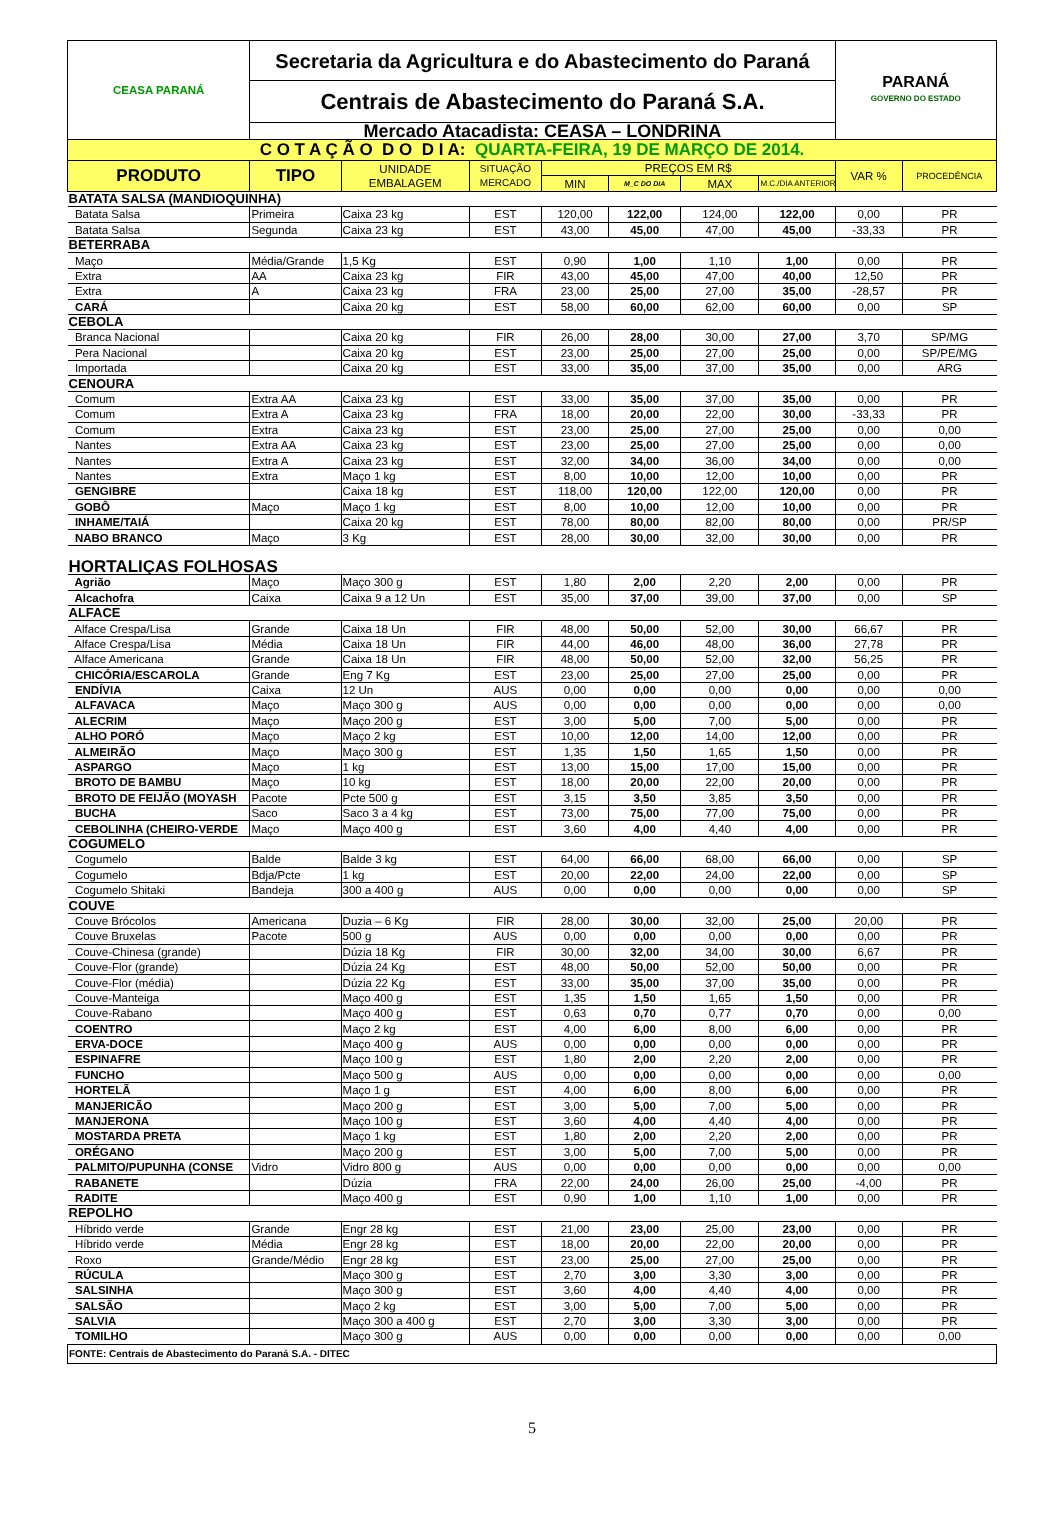| CEASA PARANÁ | Secretaria da Agricultura e do Abastecimento do Paraná | | | | | | | PARANÁ GOVERNO DO ESTADO | |
| | Centrais de Abastecimento do Paraná S.A. | | | | | | | | |
| | Mercado Atacadista: CEASA – LONDRINA | | | | | | | | |
| C O T A Ç Ã O D O D I A: QUARTA-FEIRA, 19 DE MARÇO DE 2014. | | | | | | | | | |
| PRODUTO | TIPO | UNIDADE EMBALAGEM | SITUAÇÃO MERCADO | PREÇOS EM R$ | | | | VAR % | PROCEDÊNCIA |
| | | | | MIN | M_C DO DIA | MAX | M.C./DIA ANTERIOR | | |
| BATATA SALSA (MANDIOQUINHA) | | | | | | | | | |
| Batata Salsa | Primeira | Caixa 23 kg | EST | 120,00 | 122,00 | 124,00 | 122,00 | 0,00 | PR |
| Batata Salsa | Segunda | Caixa 23 kg | EST | 43,00 | 45,00 | 47,00 | 45,00 | -33,33 | PR |
| BETERRABA | | | | | | | | | |
| Maço | Média/Grande | 1,5 Kg | EST | 0,90 | 1,00 | 1,10 | 1,00 | 0,00 | PR |
| Extra | AA | Caixa 23 kg | FIR | 43,00 | 45,00 | 47,00 | 40,00 | 12,50 | PR |
| Extra | A | Caixa 23 kg | FRA | 23,00 | 25,00 | 27,00 | 35,00 | -28,57 | PR |
| CARÁ | | Caixa 20 kg | EST | 58,00 | 60,00 | 62,00 | 60,00 | 0,00 | SP |
| CEBOLA | | | | | | | | | |
| Branca Nacional | | Caixa 20 kg | FIR | 26,00 | 28,00 | 30,00 | 27,00 | 3,70 | SP/MG |
| Pera Nacional | | Caixa 20 kg | EST | 23,00 | 25,00 | 27,00 | 25,00 | 0,00 | SP/PE/MG |
| Importada | | Caixa 20 kg | EST | 33,00 | 35,00 | 37,00 | 35,00 | 0,00 | ARG |
| CENOURA | | | | | | | | | |
| Comum | Extra AA | Caixa 23 kg | EST | 33,00 | 35,00 | 37,00 | 35,00 | 0,00 | PR |
| Comum | Extra A | Caixa 23 kg | FRA | 18,00 | 20,00 | 22,00 | 30,00 | -33,33 | PR |
| Comum | Extra | Caixa 23 kg | EST | 23,00 | 25,00 | 27,00 | 25,00 | 0,00 | 0,00 |
| Nantes | Extra AA | Caixa 23 kg | EST | 23,00 | 25,00 | 27,00 | 25,00 | 0,00 | 0,00 |
| Nantes | Extra A | Caixa 23 kg | EST | 32,00 | 34,00 | 36,00 | 34,00 | 0,00 | 0,00 |
| Nantes | Extra | Maço 1 kg | EST | 8,00 | 10,00 | 12,00 | 10,00 | 0,00 | PR |
| GENGIBRE | | Caixa 18 kg | EST | 118,00 | 120,00 | 122,00 | 120,00 | 0,00 | PR |
| GOBÔ | Maço | Maço 1 kg | EST | 8,00 | 10,00 | 12,00 | 10,00 | 0,00 | PR |
| INHAME/TAIÁ | | Caixa 20 kg | EST | 78,00 | 80,00 | 82,00 | 80,00 | 0,00 | PR/SP |
| NABO BRANCO | Maço | 3 Kg | EST | 28,00 | 30,00 | 32,00 | 30,00 | 0,00 | PR |
| HORTALIÇAS FOLHOSAS | | | | | | | | | |
| Agrião | Maço | Maço 300 g | EST | 1,80 | 2,00 | 2,20 | 2,00 | 0,00 | PR |
| Alcachofra | Caixa | Caixa 9 a 12 Un | EST | 35,00 | 37,00 | 39,00 | 37,00 | 0,00 | SP |
| ALFACE | | | | | | | | | |
| Alface Crespa/Lisa | Grande | Caixa 18 Un | FIR | 48,00 | 50,00 | 52,00 | 30,00 | 66,67 | PR |
| Alface Crespa/Lisa | Média | Caixa 18 Un | FIR | 44,00 | 46,00 | 48,00 | 36,00 | 27,78 | PR |
| Alface Americana | Grande | Caixa 18 Un | FIR | 48,00 | 50,00 | 52,00 | 32,00 | 56,25 | PR |
| CHICÓRIA/ESCAROLA | Grande | Eng 7 Kg | EST | 23,00 | 25,00 | 27,00 | 25,00 | 0,00 | PR |
| ENDÍVIA | Caixa | 12 Un | AUS | 0,00 | 0,00 | 0,00 | 0,00 | 0,00 | 0,00 |
| ALFAVACA | Maço | Maço 300 g | AUS | 0,00 | 0,00 | 0,00 | 0,00 | 0,00 | 0,00 |
| ALECRIM | Maço | Maço 200 g | EST | 3,00 | 5,00 | 7,00 | 5,00 | 0,00 | PR |
| ALHO PORÓ | Maço | Maço 2 kg | EST | 10,00 | 12,00 | 14,00 | 12,00 | 0,00 | PR |
| ALMEIRÃO | Maço | Maço 300 g | EST | 1,35 | 1,50 | 1,65 | 1,50 | 0,00 | PR |
| ASPARGO | Maço | 1 kg | EST | 13,00 | 15,00 | 17,00 | 15,00 | 0,00 | PR |
| BROTO DE BAMBU | Maço | 10 kg | EST | 18,00 | 20,00 | 22,00 | 20,00 | 0,00 | PR |
| BROTO DE FEIJÃO (MOYASH | Pacote | Pcte 500 g | EST | 3,15 | 3,50 | 3,85 | 3,50 | 0,00 | PR |
| BUCHA | Saco | Saco 3 a 4 kg | EST | 73,00 | 75,00 | 77,00 | 75,00 | 0,00 | PR |
| CEBOLINHA (CHEIRO-VERDE | Maço | Maço 400 g | EST | 3,60 | 4,00 | 4,40 | 4,00 | 0,00 | PR |
| COGUMELO | | | | | | | | | |
| Cogumelo | Balde | Balde 3 kg | EST | 64,00 | 66,00 | 68,00 | 66,00 | 0,00 | SP |
| Cogumelo | Bdja/Pcte | 1 kg | EST | 20,00 | 22,00 | 24,00 | 22,00 | 0,00 | SP |
| Cogumelo Shitaki | Bandeja | 300 a 400 g | AUS | 0,00 | 0,00 | 0,00 | 0,00 | 0,00 | SP |
| COUVE | | | | | | | | | |
| Couve Brócolos | Americana | Duzia – 6 Kg | FIR | 28,00 | 30,00 | 32,00 | 25,00 | 20,00 | PR |
| Couve Bruxelas | Pacote | 500 g | AUS | 0,00 | 0,00 | 0,00 | 0,00 | 0,00 | PR |
| Couve-Chinesa (grande) | | Dúzia 18 Kg | FIR | 30,00 | 32,00 | 34,00 | 30,00 | 6,67 | PR |
| Couve-Flor (grande) | | Dúzia 24 Kg | EST | 48,00 | 50,00 | 52,00 | 50,00 | 0,00 | PR |
| Couve-Flor (média) | | Dúzia 22 Kg | EST | 33,00 | 35,00 | 37,00 | 35,00 | 0,00 | PR |
| Couve-Manteiga | | Maço 400 g | EST | 1,35 | 1,50 | 1,65 | 1,50 | 0,00 | PR |
| Couve-Rabano | | Maço 400 g | EST | 0,63 | 0,70 | 0,77 | 0,70 | 0,00 | 0,00 |
| COENTRO | | Maço 2 kg | EST | 4,00 | 6,00 | 8,00 | 6,00 | 0,00 | PR |
| ERVA-DOCE | | Maço 400 g | AUS | 0,00 | 0,00 | 0,00 | 0,00 | 0,00 | PR |
| ESPINAFRE | | Maço 100 g | EST | 1,80 | 2,00 | 2,20 | 2,00 | 0,00 | PR |
| FUNCHO | | Maço 500 g | AUS | 0,00 | 0,00 | 0,00 | 0,00 | 0,00 | 0,00 |
| HORTELÃ | | Maço 1 g | EST | 4,00 | 6,00 | 8,00 | 6,00 | 0,00 | PR |
| MANJERICÃO | | Maço 200 g | EST | 3,00 | 5,00 | 7,00 | 5,00 | 0,00 | PR |
| MANJERONA | | Maço 100 g | EST | 3,60 | 4,00 | 4,40 | 4,00 | 0,00 | PR |
| MOSTARDA PRETA | | Maço 1 kg | EST | 1,80 | 2,00 | 2,20 | 2,00 | 0,00 | PR |
| ORÉGANO | | Maço 200 g | EST | 3,00 | 5,00 | 7,00 | 5,00 | 0,00 | PR |
| PALMITO/PUPUNHA (CONSE | Vidro | Vidro 800 g | AUS | 0,00 | 0,00 | 0,00 | 0,00 | 0,00 | 0,00 |
| RABANETE | | Dúzia | FRA | 22,00 | 24,00 | 26,00 | 25,00 | -4,00 | PR |
| RADITE | | Maço 400 g | EST | 0,90 | 1,00 | 1,10 | 1,00 | 0,00 | PR |
| REPOLHO | | | | | | | | | |
| Híbrido verde | Grande | Engr 28 kg | EST | 21,00 | 23,00 | 25,00 | 23,00 | 0,00 | PR |
| Híbrido verde | Média | Engr 28 kg | EST | 18,00 | 20,00 | 22,00 | 20,00 | 0,00 | PR |
| Roxo | Grande/Médio | Engr 28 kg | EST | 23,00 | 25,00 | 27,00 | 25,00 | 0,00 | PR |
| RÚCULA | | Maço 300 g | EST | 2,70 | 3,00 | 3,30 | 3,00 | 0,00 | PR |
| SALSINHA | | Maço 300 g | EST | 3,60 | 4,00 | 4,40 | 4,00 | 0,00 | PR |
| SALSÃO | | Maço 2 kg | EST | 3,00 | 5,00 | 7,00 | 5,00 | 0,00 | PR |
| SALVIA | | Maço 300 a 400 g | EST | 2,70 | 3,00 | 3,30 | 3,00 | 0,00 | PR |
| TOMILHO | | Maço 300 g | AUS | 0,00 | 0,00 | 0,00 | 0,00 | 0,00 | 0,00 |
| FONTE: Centrais de Abastecimento do Paraná S.A. - DITEC | | | | | | | | | |
5